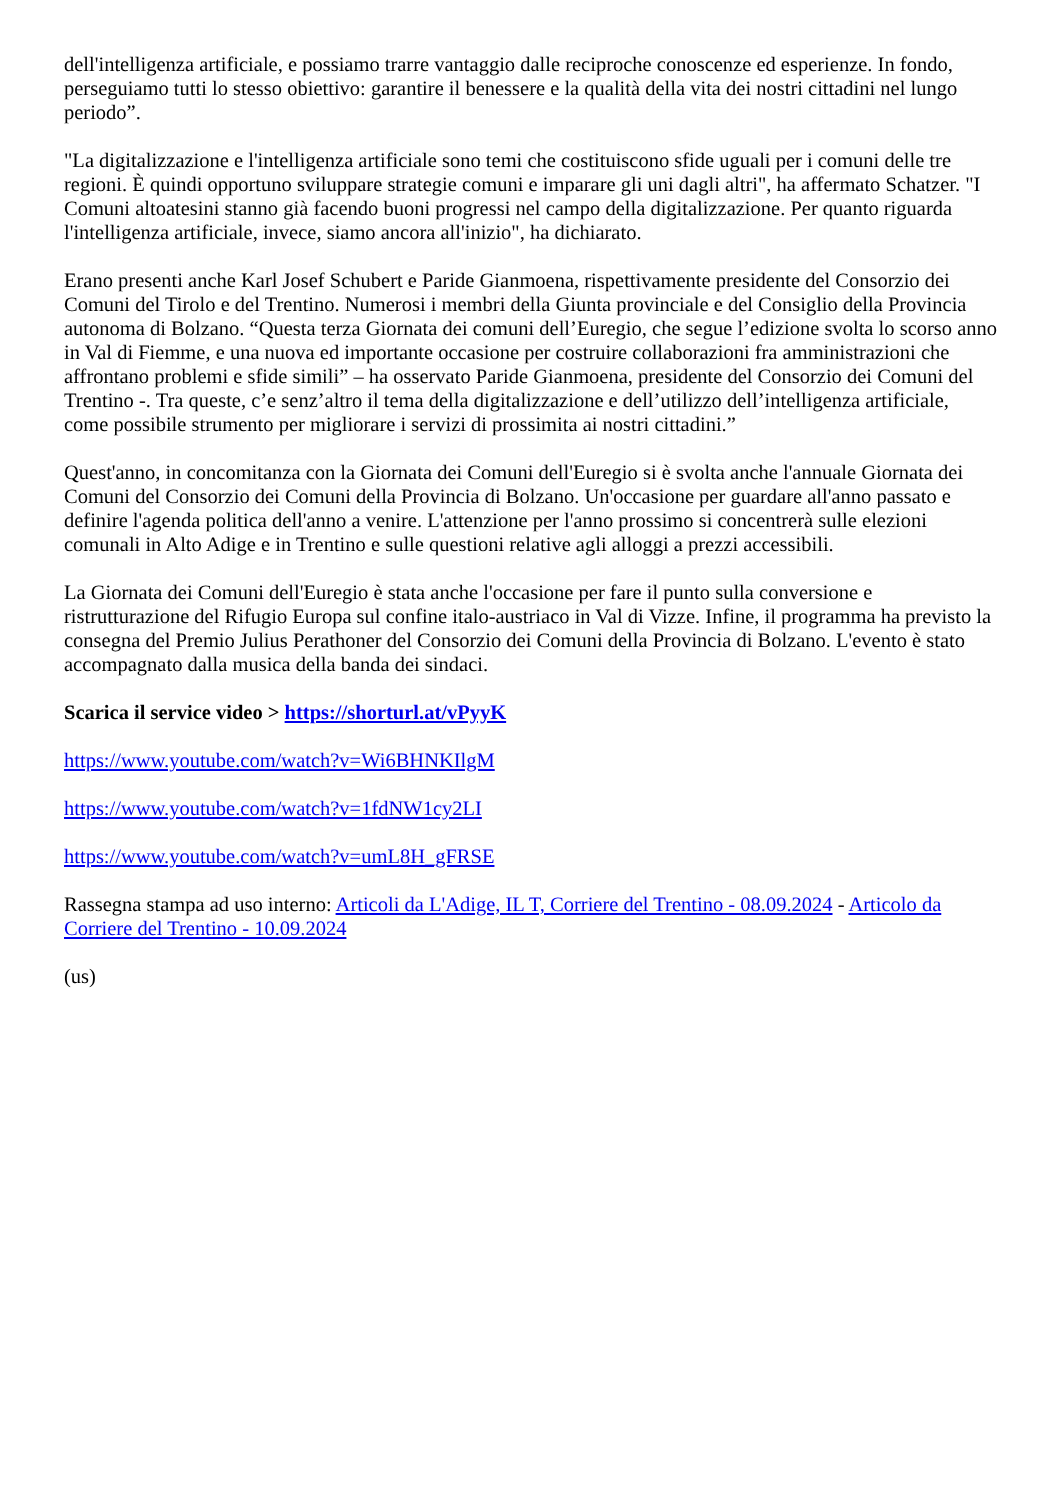dell'intelligenza artificiale, e possiamo trarre vantaggio dalle reciproche conoscenze ed esperienze. In fondo, perseguiamo tutti lo stesso obiettivo: garantire il benessere e la qualità della vita dei nostri cittadini nel lungo periodo”.
"La digitalizzazione e l'intelligenza artificiale sono temi che costituiscono sfide uguali per i comuni delle tre regioni. È quindi opportuno sviluppare strategie comuni e imparare gli uni dagli altri", ha affermato Schatzer. "I Comuni altoatesini stanno già facendo buoni progressi nel campo della digitalizzazione. Per quanto riguarda l'intelligenza artificiale, invece, siamo ancora all'inizio", ha dichiarato.
Erano presenti anche Karl Josef Schubert e Paride Gianmoena, rispettivamente presidente del Consorzio dei Comuni del Tirolo e del Trentino. Numerosi i membri della Giunta provinciale e del Consiglio della Provincia autonoma di Bolzano. “Questa terza Giornata dei comuni dell’Euregio, che segue l’edizione svolta lo scorso anno in Val di Fiemme, e una nuova ed importante occasione per costruire collaborazioni fra amministrazioni che affrontano problemi e sfide simili” – ha osservato Paride Gianmoena, presidente del Consorzio dei Comuni del Trentino -. Tra queste, c’e senz’altro il tema della digitalizzazione e dell’utilizzo dell’intelligenza artificiale, come possibile strumento per migliorare i servizi di prossimita ai nostri cittadini.”
Quest'anno, in concomitanza con la Giornata dei Comuni dell'Euregio si è svolta anche l'annuale Giornata dei Comuni del Consorzio dei Comuni della Provincia di Bolzano. Un'occasione per guardare all'anno passato e definire l'agenda politica dell'anno a venire. L'attenzione per l'anno prossimo si concentrerà sulle elezioni comunali in Alto Adige e in Trentino e sulle questioni relative agli alloggi a prezzi accessibili.
La Giornata dei Comuni dell'Euregio è stata anche l'occasione per fare il punto sulla conversione e ristrutturazione del Rifugio Europa sul confine italo-austriaco in Val di Vizze. Infine, il programma ha previsto la consegna del Premio Julius Perathoner del Consorzio dei Comuni della Provincia di Bolzano. L'evento è stato accompagnato dalla musica della banda dei sindaci.
Scarica il service video > https://shorturl.at/vPyyK
https://www.youtube.com/watch?v=Wi6BHNKIlgM
https://www.youtube.com/watch?v=1fdNW1cy2LI
https://www.youtube.com/watch?v=umL8H_gFRSE
Rassegna stampa ad uso interno: Articoli da L'Adige, IL T, Corriere del Trentino - 08.09.2024 - Articolo da Corriere del Trentino - 10.09.2024
(us)